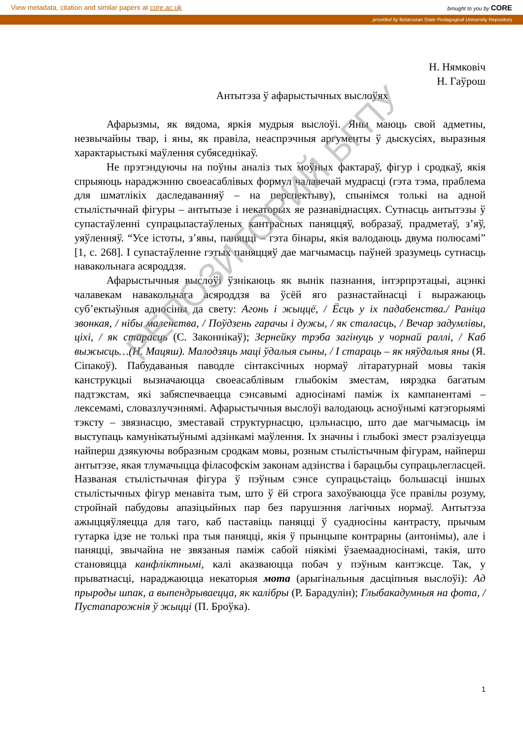View metadata, citation and similar papers at core.ac.uk brought to you by CORE
provided by Belarusian State Pedagogical University Repository
Н. Нямковіч
Н. Гаўрош
Антытэза ў афарыстычных выслоўях
Афарызмы, як вядома, яркія мудрыя выслоўі. Яны маюць свой адметны, незвычайны твар, і яны, як правіла, неаспрэчныя аргументы ў дыскусіях, выразныя характарыстыкі маўлення субяседнікаў.
Не прэтэндуючы на поўны аналіз тых моўных фактараў, фігур і сродкаў, якія спрыяюць нараджэнню своеасаблівых формул чалавечай мудрасці (гэта тэма, праблема для шматлікіх даследаванняў – на перспектыву), спынімся толькі на адной стылістычнай фігуры – антытызе і некаторых яе разнавіднасцях. Сутнасць антытэзы ў супастаўленні супрацьпастаўленых кантрасных паняццяў, вобразаў, прадметаў, з’яў, уяўленняў. “Усе істоты, з’явы, паняцці – гэта бінары, якія валодаюць двума полюсамі” [1, с. 268]. І супастаўленне гэтых паняццяў дае магчымасць паўней зразумець сутнасць навакольнага асяроддзя.
Афарыстычныя выслоўі ўзнікаюць як вынік пазнання, інтэрпрэтацыі, ацэнкі чалавекам навакольнага асяроддзя ва ўсёй яго разнастайнасці і выражаюць суб’ектыўныя адносіны да свету: Агонь і жыццё, / Ёсць у іх падабенства./ Раніца звонкая, / нібы маленства, / Поўдзень гарачы і дужы, / як сталасць, / Вечар задумлівы, ціхі, / як старасць (С. Законнікаў); Зернейку трэба загінуць у чорнай раллі, / Каб выжысць…(Н. Мацяш). Малодзяць маці ўдалыя сыны, / І стараць – як няўдалыя яны (Я. Сіпакоў). Пабудаваныя паводле сінтаксічных нормаў літаратурнай мовы такія канструкцыі вызначаюцца своеасаблівым глыбокім зместам, нярэдка багатым падтэкстам, які забяспечваецца сэнсавымі адносінамі паміж іх кампанентамі – лексемамі, словазлучэннямі. Афарыстычныя выслоўі валодаюць асноўнымі катэгорыямі тэксту – звязнасцю, зместавай структурнасцю, цэльнасцю, што дае магчымасць ім выступаць камунікатыўнымі адзінкамі маўлення. Іх значны і глыбокі змест рэалізуецца найперш дзякуючы вобразным сродкам мовы, розным стылістычным фігурам, найперш антытэзе, якая тлумачыцца філасофскім законам адзінства і барацьбы супрацьлегласцей. Названая стылістычная фігура ў пэўным сэнсе супрацьстаіць большасці іншых стылістычных фігур менавіта тым, што ў ёй строга захоўваюцца ўсе правілы розуму, стройнай пабудовы апазіцыйных пар без парушэння лагічных нормаў. Антытэза ажыццяўляецца для таго, каб паставіць паняцці ў суадносіны кантрасту, прычым гутарка ідзе не толькі пра тыя паняцці, якія ў прынцыпе контрарны (антонімы), але і паняцці, звычайна не звязаныя паміж сабой ніякімі ўзаемаадносінамі, такія, што становяцца канфліктнымі, калі аказваюцца побач у пэўным кантэксце. Так, у прыватнасці, нараджаюцца некаторыя мота (арыгінальныя дасціпныя выслоўі): Ад прыроды шпак, а выпендрываецца, як калібры (Р. Барадулін); Глыбакадумныя на фота, / Пустапарожнія ў жыцці (П. Броўка).
1
РЕПОЗИТОРИЙ БГПУ